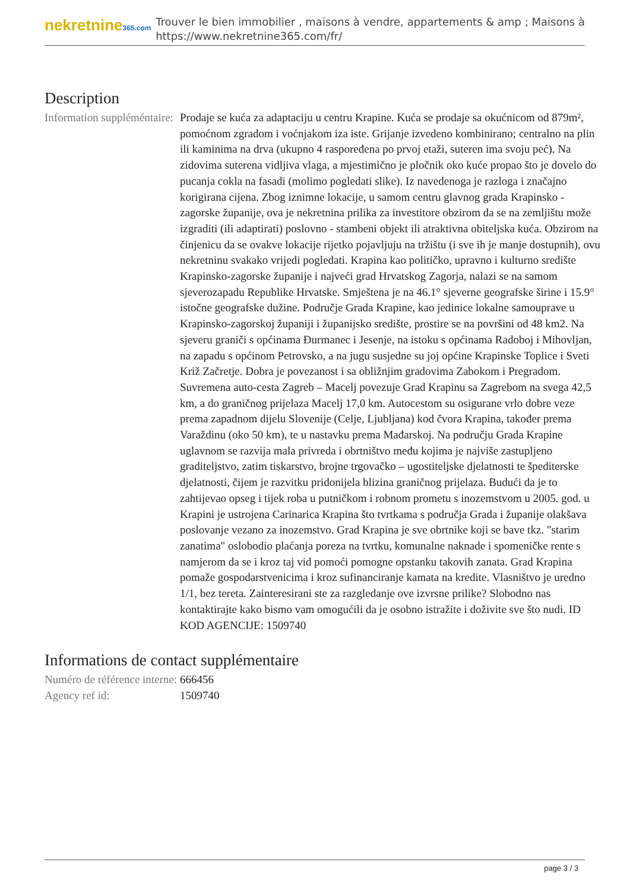nekretnine365.com
Trouver le bien immobilier , maisons à vendre, appartements & amp ; Maisons à
https://www.nekretnine365.com/fr/
Description
| Information suppléméntaire: | Prodaje se kuća za adaptaciju u centru Krapine. Kuća se prodaje sa okućnicom od 879m², pomoćnom zgradom i voćnjakom iza iste. Grijanje izvedeno kombinirano; centralno na plin ili kaminima na drva (ukupno 4 raspoređena po prvoj etaži, suteren ima svoju peć). Na zidovima suterena vidljiva vlaga, a mjestimično je pločnik oko kuće propao što je dovelo do pucanja cokla na fasadi (molimo pogledati slike). Iz navedenoga je razloga i značajno korigirana cijena. Zbog iznimne lokacije, u samom centru glavnog grada Krapinsko - zagorske županije, ova je nekretnina prilika za investitore obzirom da se na zemljištu može izgraditi (ili adaptirati) poslovno - stambeni objekt ili atraktivna obiteljska kuća. Obzirom na činjenicu da se ovakve lokacije rijetko pojavljuju na tržištu (i sve ih je manje dostupnih), ovu nekretninu svakako vrijedi pogledati. Krapina kao političko, upravno i kulturno središte Krapinsko-zagorske županije i najveći grad Hrvatskog Zagorja, nalazi se na samom sjeverozapadu Republike Hrvatske. Smještena je na 46.1° sjeverne geografske širine i 15.9° istočne geografske dužine. Područje Grada Krapine, kao jedinice lokalne samouprave u Krapinsko-zagorskoj županiji i županijsko središte, prostire se na površini od 48 km2. Na sjeveru graniči s općinama Đurmanec i Jesenje, na istoku s općinama Radoboj i Mihovljan, na zapadu s općinom Petrovsko, a na jugu susjedne su joj općine Krapinske Toplice i Sveti Križ Začretje. Dobra je povezanost i sa obližnjim gradovima Zabokom i Pregradom. Suvremena auto-cesta Zagreb – Macelj povezuje Grad Krapinu sa Zagrebom na svega 42,5 km, a do graničnog prijelaza Macelj 17,0 km. Autocestom su osigurane vrlo dobre veze prema zapadnom dijelu Slovenije (Celje, Ljubljana) kod čvora Krapina, također prema Varaždinu (oko 50 km), te u nastavku prema Mađarskoj. Na području Grada Krapine uglavnom se razvija mala privreda i obrtništvo među kojima je najviše zastupljeno graditeljstvo, zatim tiskarstvo, brojne trgovačko – ugostiteljske djelatnosti te špediterske djelatnosti, čijem je razvitku pridonijela blizina graničnog prijelaza. Budući da je to zahtijevao opseg i tijek roba u putničkom i robnom prometu s inozemstvom u 2005. god. u Krapini je ustrojena Carinarica Krapina što tvrtkama s područja Grada i županije olakšava poslovanje vezano za inozemstvo. Grad Krapina je sve obrtnike koji se bave tkz. "starim zanatima" oslobodio plaćanja poreza na tvrtku, komunalne naknade i spomeničke rente s namjerom da se i kroz taj vid pomoći pomogne opstanku takovih zanata. Grad Krapina pomaže gospodarstvenicima i kroz sufinanciranje kamata na kredite. Vlasništvo je uredno 1/1, bez tereta. Zainteresirani ste za razgledanje ove izvrsne prilike? Slobodno nas kontaktirajte kako bismo vam omogućili da je osobno istražite i doživite sve što nudi. ID KOD AGENCIJE: 1509740 |
Informations de contact supplémentaire
| Numéro de référence interne: | 666456 |
| Agency ref id: | 1509740 |
page 3 / 3